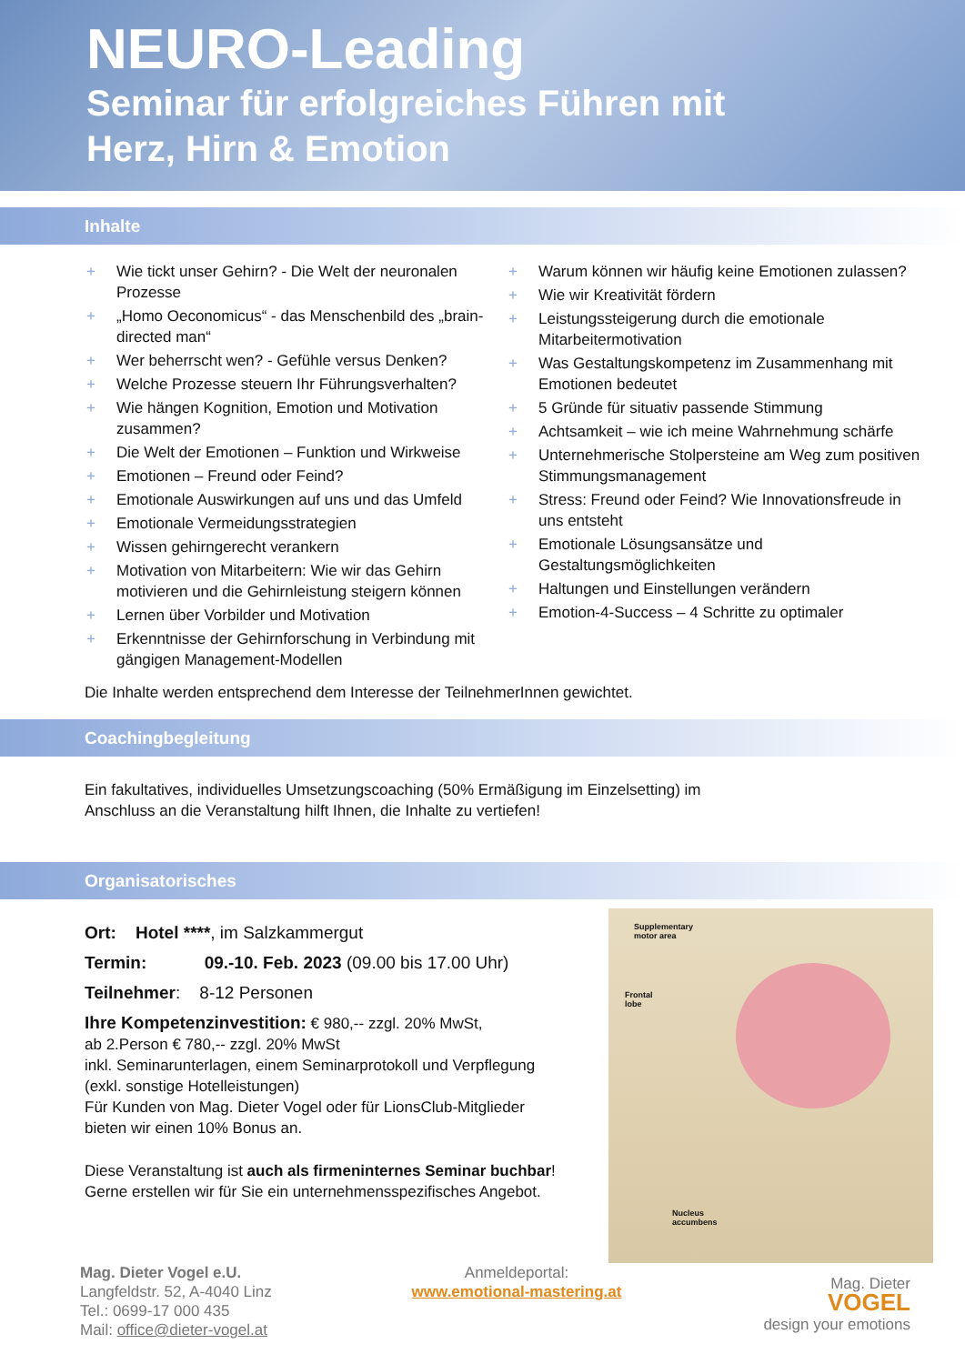NEURO-Leading
Seminar für erfolgreiches Führen mit
Herz, Hirn & Emotion
Inhalte
+ Wie tickt unser Gehirn? - Die Welt der neuronalen Prozesse
+ „Homo Oeconomicus“ - das Menschenbild des „brain-directed man“
+ Wer beherrscht wen? - Gefühle versus Denken?
+ Welche Prozesse steuern Ihr Führungsverhalten?
+ Wie hängen Kognition, Emotion und Motivation zusammen?
+ Die Welt der Emotionen – Funktion und Wirkweise
+ Emotionen – Freund oder Feind?
+ Emotionale Auswirkungen auf uns und das Umfeld
+ Emotionale Vermeidungsstrategien
+ Wissen gehirngerecht verankern
+ Motivation von Mitarbeitern: Wie wir das Gehirn motivieren und die Gehirnleistung steigern können
+ Lernen über Vorbilder und Motivation
+ Erkenntnisse der Gehirnforschung in Verbindung mit gängigen Management-Modellen
+ Warum können wir häufig keine Emotionen zulassen?
+ Wie wir Kreativität fördern
+ Leistungssteigerung durch die emotionale Mitarbeitermotivation
+ Was Gestaltungskompetenz im Zusammenhang mit Emotionen bedeutet
+ 5 Gründe für situativ passende Stimmung
+ Achtsamkeit – wie ich meine Wahrnehmung schärfe
+ Unternehmerische Stolpersteine am Weg zum positiven Stimmungsmanagement
+ Stress: Freund oder Feind? Wie Innovationsfreude in uns entsteht
+ Emotionale Lösungsansätze und Gestaltungsmöglichkeiten
+ Haltungen und Einstellungen verändern
+ Emotion-4-Success – 4 Schritte zu optimaler
Die Inhalte werden entsprechend dem Interesse der TeilnehmerInnen gewichtet.
Coachingbegleitung
Ein fakultatives, individuelles Umsetzungscoaching (50% Ermäßigung im Einzelsetting) im
Anschluss an die Veranstaltung hilft Ihnen, die Inhalte zu vertiefen!
Organisatorisches
Ort: Hotel ****, im Salzkammergut
Termin: 09.-10. Feb. 2023 (09.00 bis 17.00 Uhr)
Teilnehmer: 8-12 Personen
Ihre Kompetenzinvestition: € 980,-- zzgl. 20% MwSt,
ab 2.Person € 780,-- zzgl. 20% MwSt
inkl. Seminarunterlagen, einem Seminarprotokoll und Verpflegung
(exkl. sonstige Hotelleistungen)
Für Kunden von Mag. Dieter Vogel oder für LionsClub-Mitglieder
bieten wir einen 10% Bonus an.
Diese Veranstaltung ist auch als firmeninternes Seminar buchbar!
Gerne erstellen wir für Sie ein unternehmensspezifisches Angebot.
Supplementary
motor area
Frontal
lobe
Nucleus
accumbens
Mag. Dieter Vogel e.U.
Langfeldstr. 52, A-4040 Linz
Tel.: 0699-17 000 435
Mail: office@dieter-vogel.at
Anmeldeportal:
www.emotional-mastering.at
Mag. Dieter
VOGEL
design your emotions